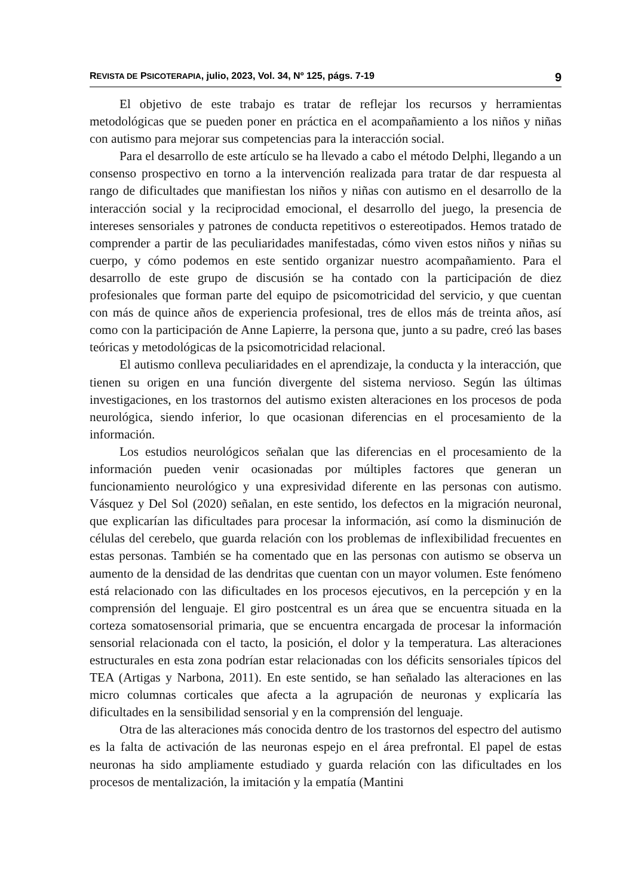REVISTA DE PSICOTERAPIA, julio, 2023, Vol. 34, Nº 125, págs. 7-19 9
El objetivo de este trabajo es tratar de reflejar los recursos y herramientas metodológicas que se pueden poner en práctica en el acompañamiento a los niños y niñas con autismo para mejorar sus competencias para la interacción social.
Para el desarrollo de este artículo se ha llevado a cabo el método Delphi, llegando a un consenso prospectivo en torno a la intervención realizada para tratar de dar respuesta al rango de dificultades que manifiestan los niños y niñas con autismo en el desarrollo de la interacción social y la reciprocidad emocional, el desarrollo del juego, la presencia de intereses sensoriales y patrones de conducta repetitivos o estereotipados. Hemos tratado de comprender a partir de las peculiaridades manifestadas, cómo viven estos niños y niñas su cuerpo, y cómo podemos en este sentido organizar nuestro acompañamiento. Para el desarrollo de este grupo de discusión se ha contado con la participación de diez profesionales que forman parte del equipo de psicomotricidad del servicio, y que cuentan con más de quince años de experiencia profesional, tres de ellos más de treinta años, así como con la participación de Anne Lapierre, la persona que, junto a su padre, creó las bases teóricas y metodológicas de la psicomotricidad relacional.
El autismo conlleva peculiaridades en el aprendizaje, la conducta y la interacción, que tienen su origen en una función divergente del sistema nervioso. Según las últimas investigaciones, en los trastornos del autismo existen alteraciones en los procesos de poda neurológica, siendo inferior, lo que ocasionan diferencias en el procesamiento de la información.
Los estudios neurológicos señalan que las diferencias en el procesamiento de la información pueden venir ocasionadas por múltiples factores que generan un funcionamiento neurológico y una expresividad diferente en las personas con autismo. Vásquez y Del Sol (2020) señalan, en este sentido, los defectos en la migración neuronal, que explicarían las dificultades para procesar la información, así como la disminución de células del cerebelo, que guarda relación con los problemas de inflexibilidad frecuentes en estas personas. También se ha comentado que en las personas con autismo se observa un aumento de la densidad de las dendritas que cuentan con un mayor volumen. Este fenómeno está relacionado con las dificultades en los procesos ejecutivos, en la percepción y en la comprensión del lenguaje. El giro postcentral es un área que se encuentra situada en la corteza somatosensorial primaria, que se encuentra encargada de procesar la información sensorial relacionada con el tacto, la posición, el dolor y la temperatura. Las alteraciones estructurales en esta zona podrían estar relacionadas con los déficits sensoriales típicos del TEA (Artigas y Narbona, 2011). En este sentido, se han señalado las alteraciones en las micro columnas corticales que afecta a la agrupación de neuronas y explicaría las dificultades en la sensibilidad sensorial y en la comprensión del lenguaje.
Otra de las alteraciones más conocida dentro de los trastornos del espectro del autismo es la falta de activación de las neuronas espejo en el área prefrontal. El papel de estas neuronas ha sido ampliamente estudiado y guarda relación con las dificultades en los procesos de mentalización, la imitación y la empatía (Mantini